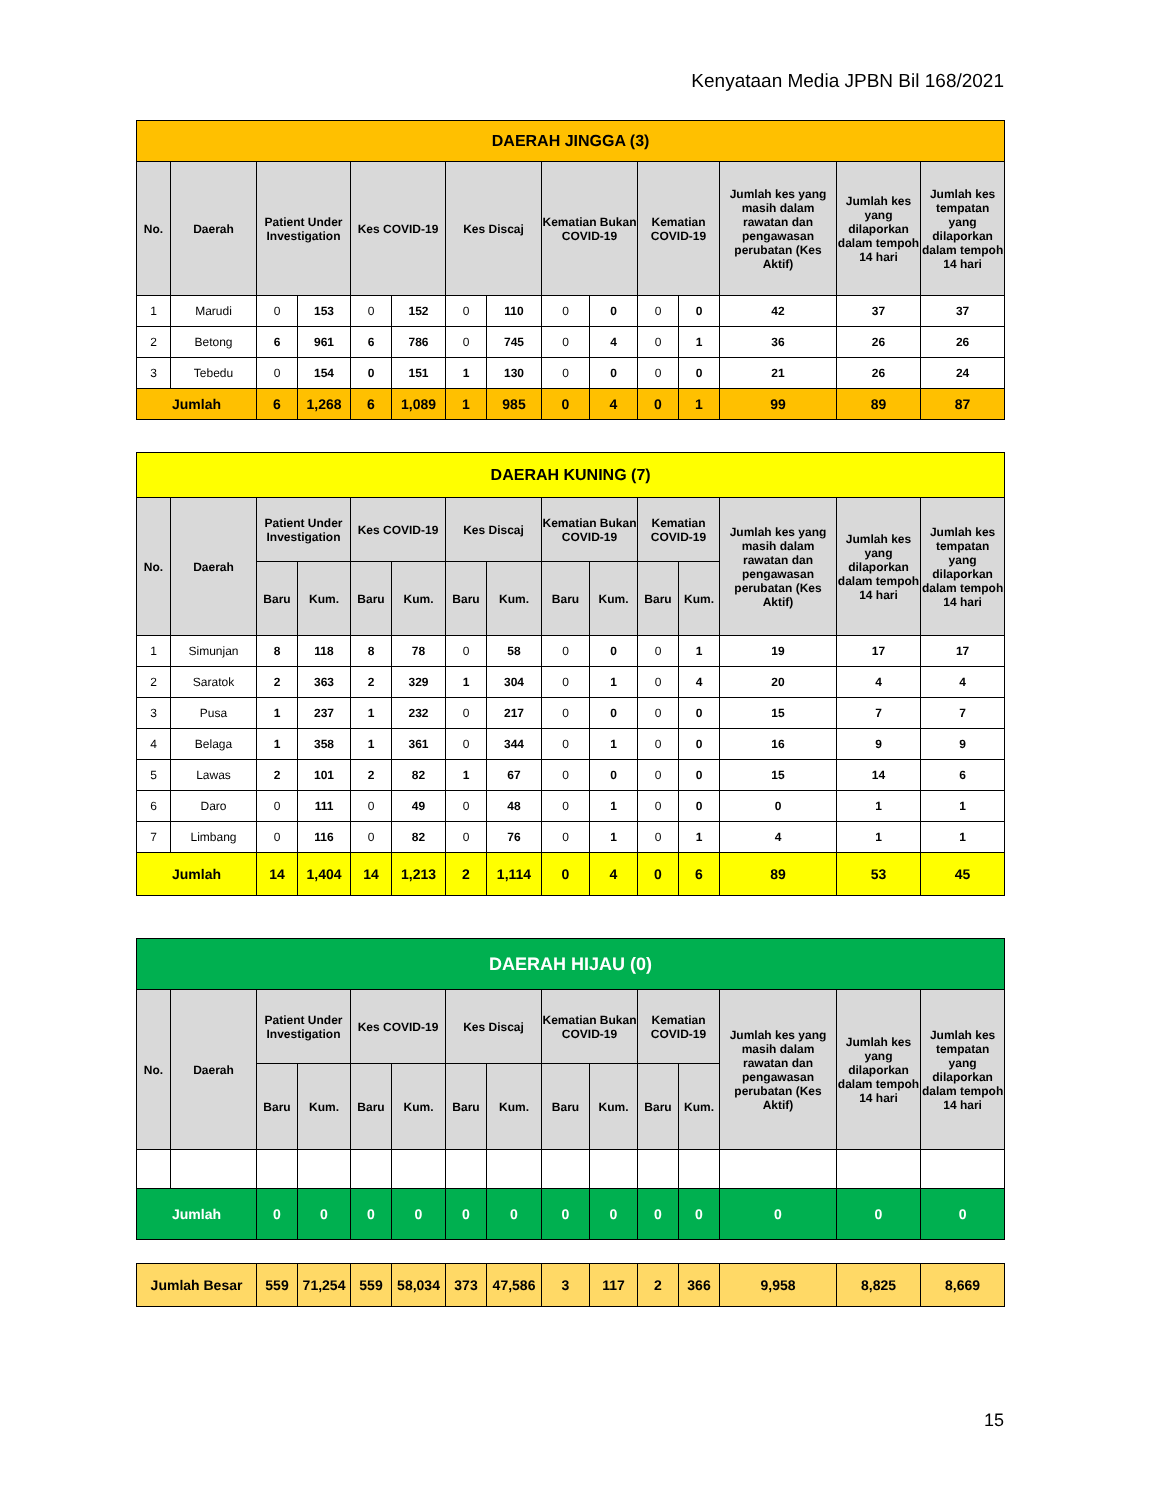Kenyataan Media JPBN Bil 168/2021
| DAERAH JINGGA (3) | | | | | | | | | | | | | | |
| No. | Daerah | Patient Under Investigation | | Kes COVID-19 | | Kes Discaj | | Kematian Bukan COVID-19 | | Kematian COVID-19 | | Jumlah kes yang masih dalam rawatan dan pengawasan perubatan (Kes Aktif) | Jumlah kes yang dilaporkan dalam tempoh 14 hari | Jumlah kes tempatan yang dilaporkan dalam tempoh 14 hari |
| 1 | Marudi | 0 | 153 | 0 | 152 | 0 | 110 | 0 | 0 | 0 | 0 | 42 | 37 | 37 |
| 2 | Betong | 6 | 961 | 6 | 786 | 0 | 745 | 0 | 4 | 0 | 1 | 36 | 26 | 26 |
| 3 | Tebedu | 0 | 154 | 0 | 151 | 1 | 130 | 0 | 0 | 0 | 0 | 21 | 26 | 24 |
| Jumlah | | 6 | 1,268 | 6 | 1,089 | 1 | 985 | 0 | 4 | 0 | 1 | 99 | 89 | 87 |
| DAERAH KUNING (7) | | | | | | | | | | | | | | |
| No. | Daerah | Patient Under Investigation | | Kes COVID-19 | | Kes Discaj | | Kematian Bukan COVID-19 | | Kematian COVID-19 | | Jumlah kes yang masih dalam rawatan dan pengawasan perubatan (Kes Aktif) | Jumlah kes yang dilaporkan dalam tempoh 14 hari | Jumlah kes tempatan yang dilaporkan dalam tempoh 14 hari |
| | | Baru | Kum. | Baru | Kum. | Baru | Kum. | Baru | Kum. | Baru | Kum. | | | |
| 1 | Simunjan | 8 | 118 | 8 | 78 | 0 | 58 | 0 | 0 | 0 | 1 | 19 | 17 | 17 |
| 2 | Saratok | 2 | 363 | 2 | 329 | 1 | 304 | 0 | 1 | 0 | 4 | 20 | 4 | 4 |
| 3 | Pusa | 1 | 237 | 1 | 232 | 0 | 217 | 0 | 0 | 0 | 0 | 15 | 7 | 7 |
| 4 | Belaga | 1 | 358 | 1 | 361 | 0 | 344 | 0 | 1 | 0 | 0 | 16 | 9 | 9 |
| 5 | Lawas | 2 | 101 | 2 | 82 | 1 | 67 | 0 | 0 | 0 | 0 | 15 | 14 | 6 |
| 6 | Daro | 0 | 111 | 0 | 49 | 0 | 48 | 0 | 1 | 0 | 0 | 0 | 1 | 1 |
| 7 | Limbang | 0 | 116 | 0 | 82 | 0 | 76 | 0 | 1 | 0 | 1 | 4 | 1 | 1 |
| Jumlah | | 14 | 1,404 | 14 | 1,213 | 2 | 1,114 | 0 | 4 | 0 | 6 | 89 | 53 | 45 |
| DAERAH HIJAU (0) | | | | | | | | | | | | | | |
| No. | Daerah | Patient Under Investigation | | Kes COVID-19 | | Kes Discaj | | Kematian Bukan COVID-19 | | Kematian COVID-19 | | Jumlah kes yang masih dalam rawatan dan pengawasan perubatan (Kes Aktif) | Jumlah kes yang dilaporkan dalam tempoh 14 hari | Jumlah kes tempatan yang dilaporkan dalam tempoh 14 hari |
| | | Baru | Kum. | Baru | Kum. | Baru | Kum. | Baru | Kum. | Baru | Kum. | | | |
| Jumlah | | 0 | 0 | 0 | 0 | 0 | 0 | 0 | 0 | 0 | 0 | 0 | 0 | 0 |
| Jumlah Besar | 559 | 71,254 | 559 | 58,034 | 373 | 47,586 | 3 | 117 | 2 | 366 | 9,958 | 8,825 | 8,669 |
15